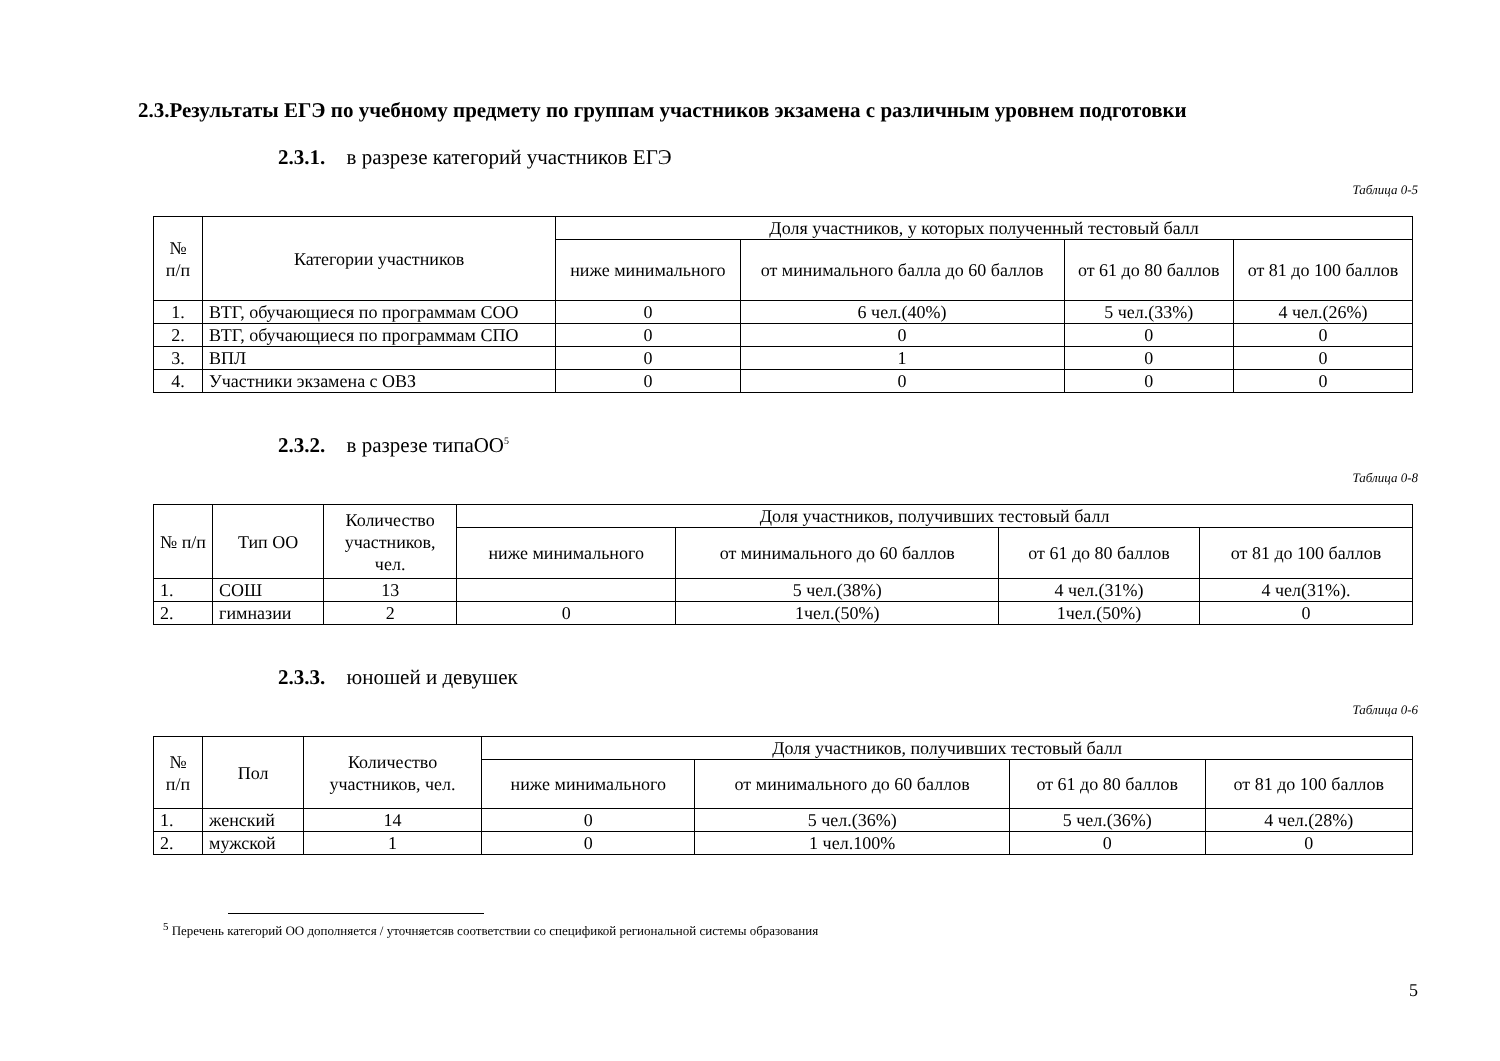2.3.Результаты ЕГЭ по учебному предмету по группам участников экзамена с различным уровнем подготовки
2.3.1. в разрезе категорий участников ЕГЭ
Таблица 0-5
| № п/п | Категории участников | Доля участников, у которых полученный тестовый балл | | | |
| --- | --- | --- | --- | --- | --- |
| | | ниже минимального | от минимального балла до 60 баллов | от 61 до 80 баллов | от 81 до 100 баллов |
| 1. | ВТГ, обучающиеся по программам СОО | 0 | 6 чел.(40%) | 5 чел.(33%) | 4 чел.(26%) |
| 2. | ВТГ, обучающиеся по программам СПО | 0 | 0 | 0 | 0 |
| 3. | ВПЛ | 0 | 1 | 0 | 0 |
| 4. | Участники экзамена с ОВЗ | 0 | 0 | 0 | 0 |
2.3.2. в разрезе типаОО<sup>5</sup>
Таблица 0-8
| № п/п | Тип ОО | Количество участников, чел. | Доля участников, получивших тестовый балл | | | |
| --- | --- | --- | --- | --- | --- | --- |
| | | | ниже минимального | от минимального до 60 баллов | от 61 до 80 баллов | от 81 до 100 баллов |
| 1. | СОШ | 13 | | 5 чел.(38%) | 4 чел.(31%) | 4 чел(31%). |
| 2. | гимназии | 2 | 0 | 1чел.(50%) | 1чел.(50%) | 0 |
2.3.3. юношей и девушек
Таблица 0-6
| № п/п | Пол | Количество участников, чел. | Доля участников, получивших тестовый балл | | | |
| --- | --- | --- | --- | --- | --- | --- |
| | | | ниже минимального | от минимального до 60 баллов | от 61 до 80 баллов | от 81 до 100 баллов |
| 1. | женский | 14 | 0 | 5 чел.(36%) | 5 чел.(36%) | 4 чел.(28%) |
| 2. | мужской | 1 | 0 | 1 чел.100% | 0 | 0 |
<sup>5</sup> Перечень категорий ОО дополняется / уточняетсяв соответствии со спецификой региональной системы образования
5